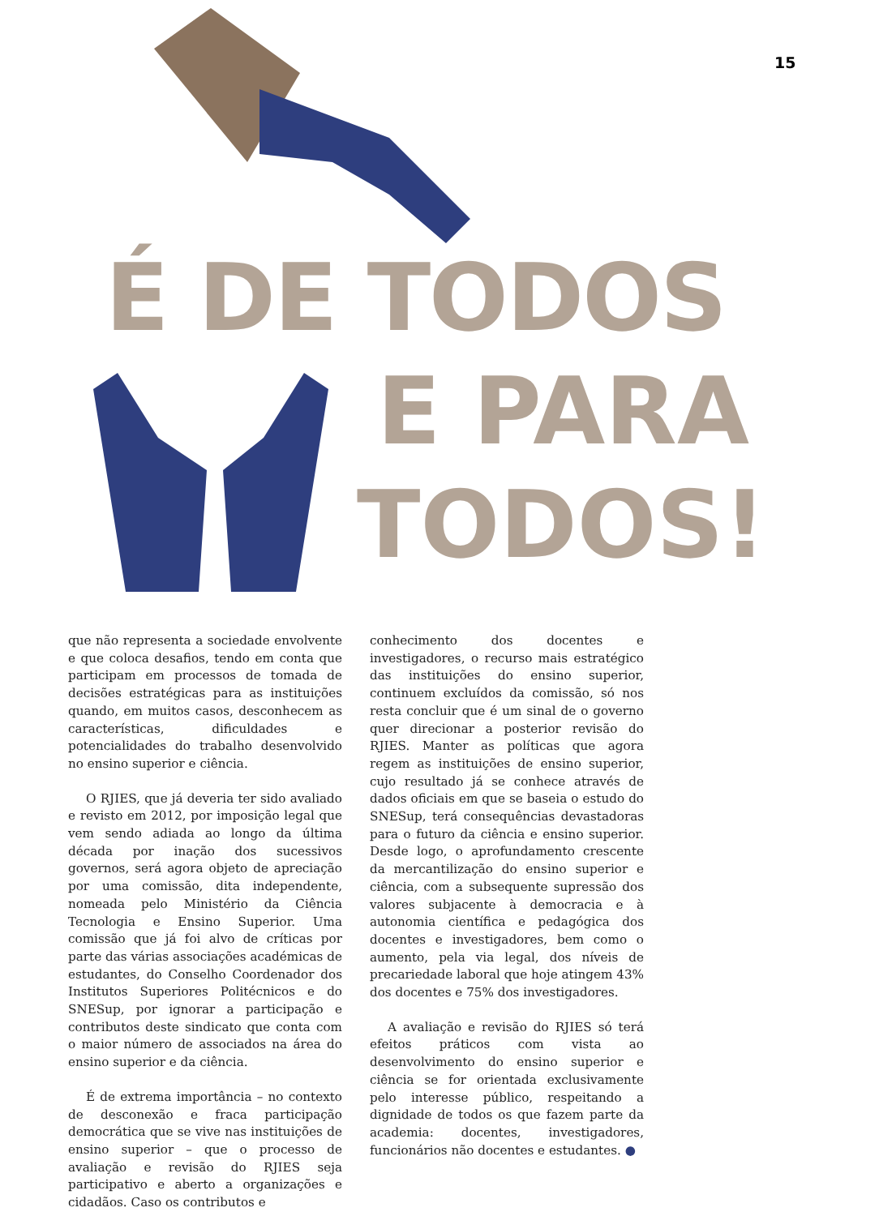15
É DE TODOS
E PARA
TODOS!
que não representa a sociedade envolvente e que coloca desafios, tendo em conta que participam em processos de tomada de decisões estratégicas para as instituições quando, em muitos casos, desconhecem as características, dificuldades e potencialidades do trabalho desenvolvido no ensino superior e ciência.
O RJIES, que já deveria ter sido avaliado e revisto em 2012, por imposição legal que vem sendo adiada ao longo da última década por inação dos sucessivos governos, será agora objeto de apreciação por uma comissão, dita independente, nomeada pelo Ministério da Ciência Tecnologia e Ensino Superior. Uma comissão que já foi alvo de críticas por parte das várias associações académicas de estudantes, do Conselho Coordenador dos Institutos Superiores Politécnicos e do SNESup, por ignorar a participação e contributos deste sindicato que conta com o maior número de associados na área do ensino superior e da ciência.
É de extrema importância – no contexto de desconexão e fraca participação democrática que se vive nas instituições de ensino superior – que o processo de avaliação e revisão do RJIES seja participativo e aberto a organizações e cidadãos. Caso os contributos e
conhecimento dos docentes e investigadores, o recurso mais estratégico das instituições do ensino superior, continuem excluídos da comissão, só nos resta concluir que é um sinal de o governo quer direcionar a posterior revisão do RJIES. Manter as políticas que agora regem as instituições de ensino superior, cujo resultado já se conhece através de dados oficiais em que se baseia o estudo do SNESup, terá consequências devastadoras para o futuro da ciência e ensino superior. Desde logo, o aprofundamento crescente da mercantilização do ensino superior e ciência, com a subsequente supressão dos valores subjacente à democracia e à autonomia científica e pedagógica dos docentes e investigadores, bem como o aumento, pela via legal, dos níveis de precariedade laboral que hoje atingem 43% dos docentes e 75% dos investigadores.
A avaliação e revisão do RJIES só terá efeitos práticos com vista ao desenvolvimento do ensino superior e ciência se for orientada exclusivamente pelo interesse público, respeitando a dignidade de todos os que fazem parte da academia: docentes, investigadores, funcionários não docentes e estudantes. ●